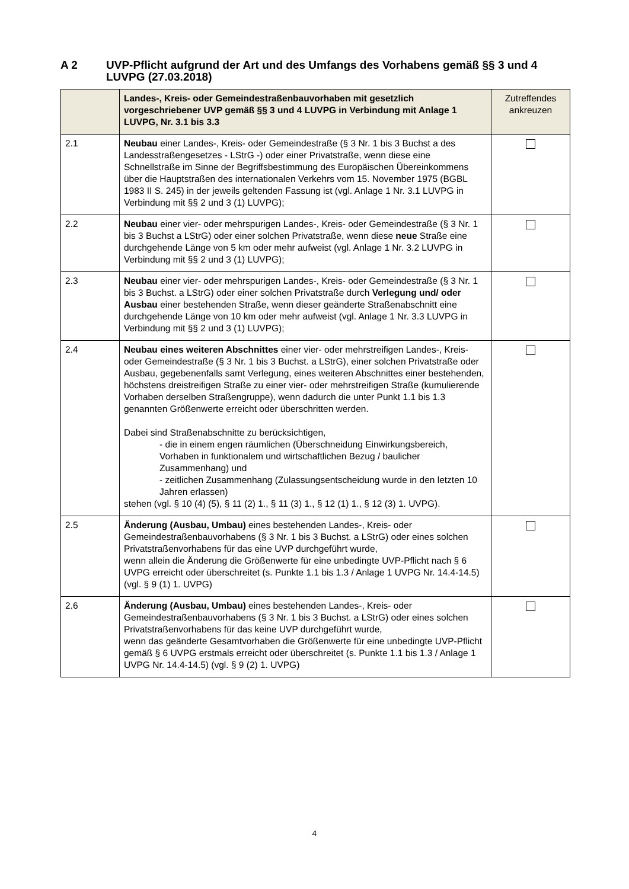A 2 UVP-Pflicht aufgrund der Art und des Umfangs des Vorhabens gemäß §§ 3 und 4 LUVPG (27.03.2018)
| | Landes-, Kreis- oder Gemeindestraßenbauvorhaben mit gesetzlich vorgeschriebener UVP gemäß §§ 3 und 4 LUVPG in Verbindung mit Anlage 1 LUVPG, Nr. 3.1 bis 3.3 | Zutreffendes ankreuzen |
| --- | --- | --- |
| 2.1 | Neubau einer Landes-, Kreis- oder Gemeindestraße (§ 3 Nr. 1 bis 3 Buchst a des Landesstraßengesetzes - LStrG -) oder einer Privatstraße, wenn diese eine Schnellstraße im Sinne der Begriffsbestimmung des Europäischen Übereinkommens über die Hauptstraßen des internationalen Verkehrs vom 15. November 1975 (BGBL 1983 II S. 245) in der jeweils geltenden Fassung ist (vgl. Anlage 1 Nr. 3.1 LUVPG in Verbindung mit §§ 2 und 3 (1) LUVPG); | |
| 2.2 | Neubau einer vier- oder mehrspurigen Landes-, Kreis- oder Gemeindestraße (§ 3 Nr. 1 bis 3 Buchst a LStrG) oder einer solchen Privatstraße, wenn diese neue Straße eine durchgehende Länge von 5 km oder mehr aufweist (vgl. Anlage 1 Nr. 3.2 LUVPG in Verbindung mit §§ 2 und 3 (1) LUVPG); | |
| 2.3 | Neubau einer vier- oder mehrspurigen Landes-, Kreis- oder Gemeindestraße (§ 3 Nr. 1 bis 3 Buchst. a LStrG) oder einer solchen Privatstraße durch Verlegung und/ oder Ausbau einer bestehenden Straße, wenn dieser geänderte Straßenabschnitt eine durchgehende Länge von 10 km oder mehr aufweist (vgl. Anlage 1 Nr. 3.3 LUVPG in Verbindung mit §§ 2 und 3 (1) LUVPG); | |
| 2.4 | Neubau eines weiteren Abschnittes einer vier- oder mehrstreifigen Landes-, Kreis- oder Gemeindestraße (§ 3 Nr. 1 bis 3 Buchst. a LStrG), einer solchen Privatstraße oder Ausbau, gegebenenfalls samt Verlegung, eines weiteren Abschnittes einer bestehenden, höchstens dreistreifigen Straße zu einer vier- oder mehrstreifigen Straße (kumulierende Vorhaben derselben Straßengruppe), wenn dadurch die unter Punkt 1.1 bis 1.3 genannten Größenwerte erreicht oder überschritten werden. Dabei sind Straßenabschnitte zu berücksichtigen, - die in einem engen räumlichen (Überschneidung Einwirkungsbereich, Vorhaben in funktionalem und wirtschaftlichen Bezug / baulicher Zusammenhang) und - zeitlichen Zusammenhang (Zulassungsentscheidung wurde in den letzten 10 Jahren erlassen) stehen (vgl. § 10 (4) (5), § 11 (2) 1., § 11 (3) 1., § 12 (1) 1., § 12 (3) 1. UVPG). | |
| 2.5 | Änderung (Ausbau, Umbau) eines bestehenden Landes-, Kreis- oder Gemeindestraßenbauvorhabens (§ 3 Nr. 1 bis 3 Buchst. a LStrG) oder eines solchen Privatstraßenvorhabens für das eine UVP durchgeführt wurde, wenn allein die Änderung die Größenwerte für eine unbedingte UVP-Pflicht nach § 6 UVPG erreicht oder überschreitet (s. Punkte 1.1 bis 1.3 / Anlage 1 UVPG Nr. 14.4-14.5) (vgl. § 9 (1) 1. UVPG) | |
| 2.6 | Änderung (Ausbau, Umbau) eines bestehenden Landes-, Kreis- oder Gemeindestraßenbauvorhabens (§ 3 Nr. 1 bis 3 Buchst. a LStrG) oder eines solchen Privatstraßenvorhabens für das keine UVP durchgeführt wurde, wenn das geänderte Gesamtvorhaben die Größenwerte für eine unbedingte UVP-Pflicht gemäß § 6 UVPG erstmals erreicht oder überschreitet (s. Punkte 1.1 bis 1.3 / Anlage 1 UVPG Nr. 14.4-14.5) (vgl. § 9 (2) 1. UVPG) | |
4